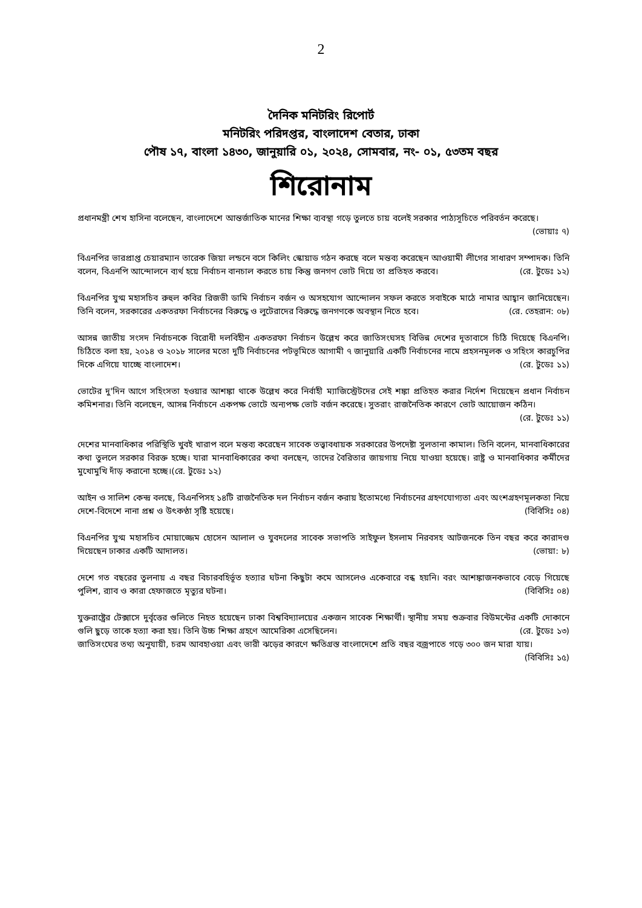2
দৈনিক মনিটরিং রিপোর্ট
মনিটরিং পরিদপ্তর, বাংলাদেশ বেতার, ঢাকা
পৌষ ১৭, বাংলা ১৪৩০, জানুয়ারি ০১, ২০২৪, সোমবার, নং- ০১, ৫৩তম বছর
শিরোনাম
প্রধানমন্ত্রী শেখ হাসিনা বলেছেন, বাংলাদেশে আন্তর্জাতিক মানের শিক্ষা ব্যবস্থা গড়ে তুলতে চায় বলেই সরকার পাঠ্যসূচিতে পরিবর্তন করেছে। (ভোয়াঃ ৭)
বিএনপির ভারপ্রাপ্ত চেয়ারম্যান তারেক জিয়া লন্ডনে বসে কিলিং স্কোয়াড গঠন করছে বলে মন্তব্য করেছেন আওয়ামী লীগের সাধারণ সম্পাদক। তিনি বলেন, বিএনপি আন্দোলনে ব্যর্থ হয়ে নির্বাচন বানচাল করতে চায় কিন্তু জনগণ ভোট দিয়ে তা প্রতিহত করবে। (রে. টুডেঃ ১২)
বিএনপির যুগ্ম মহাসচিব রুহুল কবির রিজভী ডামি নির্বাচন বর্জন ও অসহযোগ আন্দোলন সফল করতে সবাইকে মাঠে নামার আহ্বান জানিয়েছেন। তিনি বলেন, সরকারের একতরফা নির্বাচনের বিরুদ্ধে ও লুটেরাদের বিরুদ্ধে জনগণকে অবস্থান নিতে হবে। (রে. তেহরান: ০৮)
আসন্ন জাতীয় সংসদ নির্বাচনকে বিরোধী দলবিহীন একতরফা নির্বাচন উল্লেখ করে জাতিসংঘসহ বিভিন্ন দেশের দূতাবাসে চিঠি দিয়েছে বিএনপি। চিঠিতে বলা হয়, ২০১৪ ও ২০১৮ সালের মতো দুটি নির্বাচনের পটভূমিতে আগামী ৭ জানুয়ারি একটি নির্বাচনের নামে প্রহসনমূলক ও সহিংস কারচুপির দিকে এগিয়ে যাচ্ছে বাংলাদেশ। (রে. টুডেঃ ১১)
ভোটের দু'দিন আগে সহিংসতা হওয়ার আশঙ্কা থাকে উল্লেখ করে নির্বাহী ম্যাজিস্ট্রেটদের সেই শঙ্কা প্রতিহত করার নির্দেশ দিয়েছেন প্রধান নির্বাচন কমিশনার। তিনি বলেছেন, আসন্ন নির্বাচনে একপক্ষ ভোটে অন্যপক্ষ ভোট বর্জন করেছে। সুতরাং রাজনৈতিক কারণে ভোট আয়োজন কঠিন। (রে. টুডেঃ ১১)
দেশের মানবাধিকার পরিস্থিতি খুবই খারাপ বলে মন্তব্য করেছেন সাবেক তত্ত্বাবধায়ক সরকারের উপদেষ্টা সুলতানা কামাল। তিনি বলেন, মানবাধিকারের কথা তুললে সরকার বিরক্ত হচ্ছে। যারা মানবাধিকারের কথা বলছেন, তাদের বৈরিতার জায়গায় নিয়ে যাওয়া হয়েছে। রাষ্ট্র ও মানবাধিকার কর্মীদের মুখোমুখি দাঁড় করানো হচ্ছে।(রে. টুডেঃ ১২)
আইন ও সালিশ কেন্দ্র বলছে, বিএনপিসহ ১৪টি রাজনৈতিক দল নির্বাচন বর্জন করায় ইতোমধ্যে নির্বাচনের গ্রহণযোগ্যতা এবং অংশগ্রহণমূলকতা নিয়ে দেশে-বিদেশে নানা প্রশ্ন ও উৎকণ্ঠা সৃষ্টি হয়েছে। (বিবিসিঃ ০৪)
বিএনপির যুগ্ম মহাসচিব মোয়াজ্জেম হোসেন আলাল ও যুবদলের সাবেক সভাপতি সাইফুল ইসলাম নিরবসহ আটজনকে তিন বছর করে কারাদণ্ড দিয়েছেন ঢাকার একটি আদালত। (ভোয়া: ৮)
দেশে গত বছরের তুলনায় এ বছর বিচারবহির্ভূত হত্যার ঘটনা কিছুটা কমে আসলেও একেবারে বন্ধ হয়নি। বরং আশঙ্কাজনকভাবে বেড়ে গিয়েছে পুলিশ, র‍্যাব ও কারা হেফাজতে মৃত্যুর ঘটনা। (বিবিসিঃ ০৪)
যুক্তরাষ্ট্রের টেক্সাসে দুর্বৃত্তের গুলিতে নিহত হয়েছেন ঢাকা বিশ্ববিদ্যালয়ের একজন সাবেক শিক্ষার্থী। স্থানীয় সময় শুক্রবার বিউমন্টের একটি দোকানে গুলি ছুড়ে তাকে হত্যা করা হয়। তিনি উচ্চ শিক্ষা গ্রহণে আমেরিকা এসেছিলেন। (রে. টুডেঃ ১৩)
জাতিসংঘের তথ্য অনুযায়ী, চরম আবহাওয়া এবং ভারী ঝড়ের কারণে ক্ষতিগ্রস্ত বাংলাদেশে প্রতি বছর বজ্রপাতে গড়ে ৩০০ জন মারা যায়। (বিবিসিঃ ১৫)